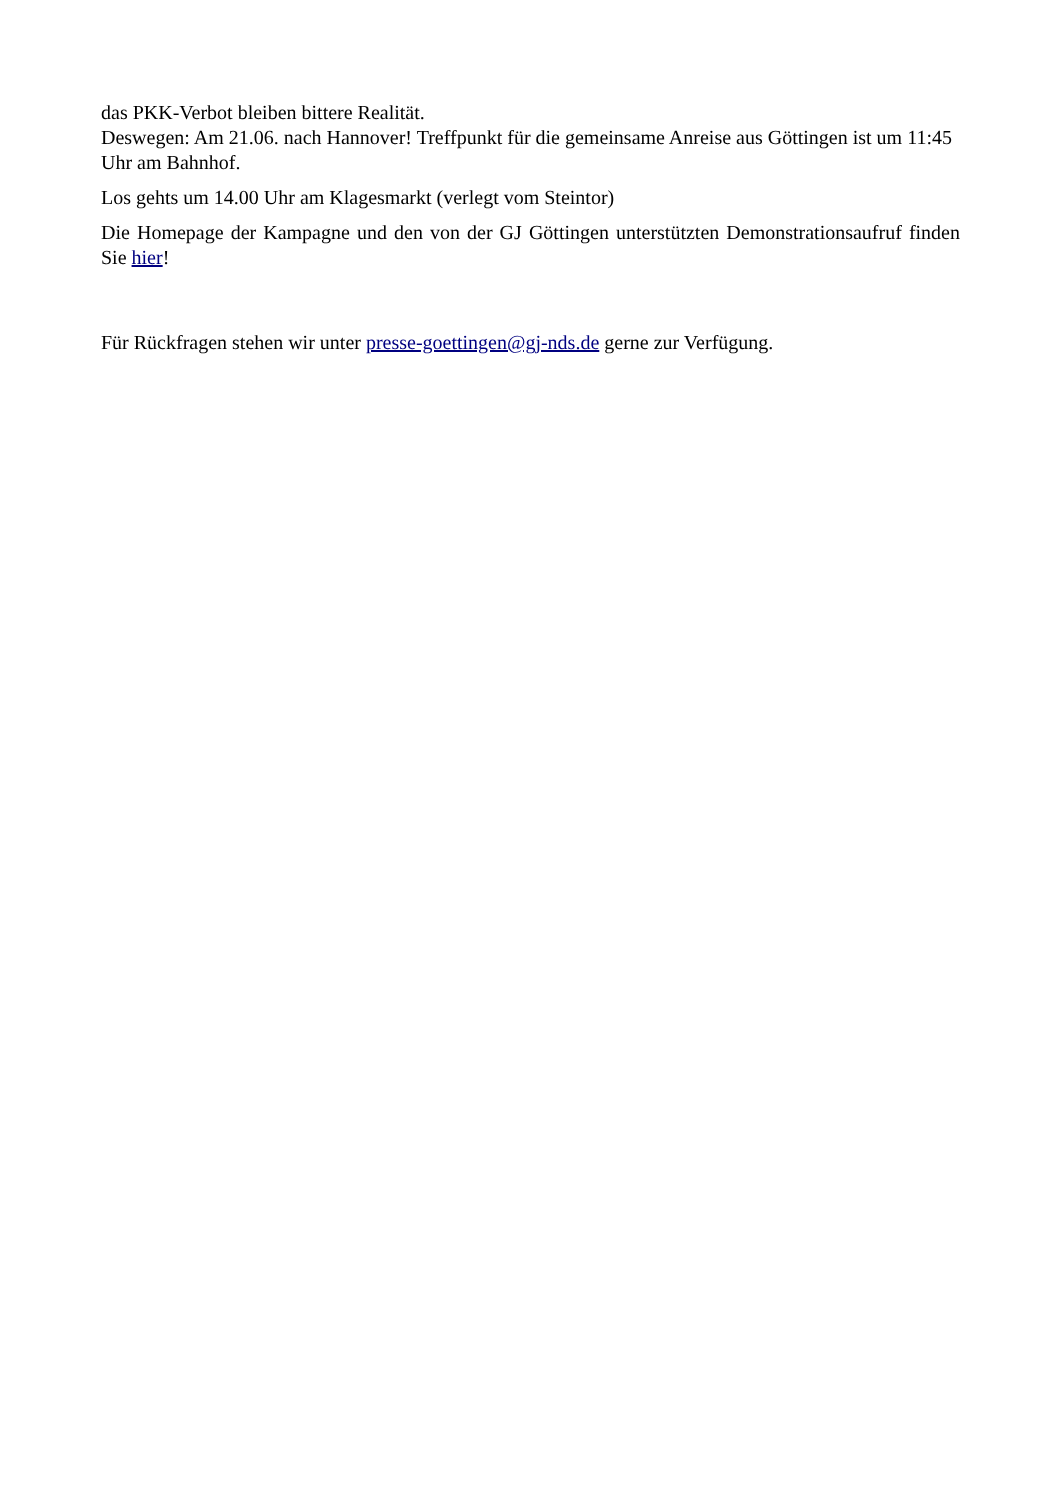das PKK-Verbot bleiben bittere Realität.
Deswegen: Am 21.06. nach Hannover! Treffpunkt für die gemeinsame Anreise aus Göttingen ist um 11:45 Uhr am Bahnhof.
Los gehts um 14.00 Uhr am Klagesmarkt (verlegt vom Steintor)
Die Homepage der Kampagne und den von der GJ Göttingen unterstützten Demonstrationsaufruf finden Sie hier!
Für Rückfragen stehen wir unter presse-goettingen@gj-nds.de gerne zur Verfügung.